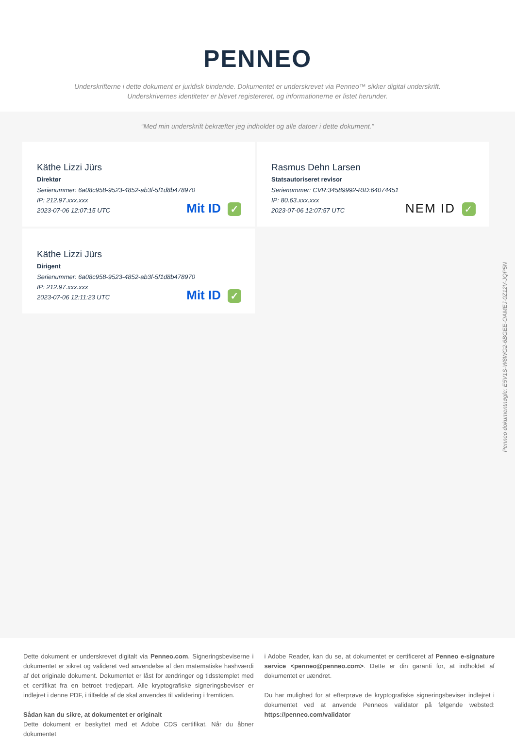PENNEO
Underskrifterne i dette dokument er juridisk bindende. Dokumentet er underskrevet via Penneo™ sikker digital underskrift.
Underskrivernes identiteter er blevet registereret, og informationerne er listet herunder.
“Med min underskrift bekræfter jeg indholdet og alle datoer i dette dokument.”
Käthe Lizzi Jürs
Direktør
Serienummer: 6a08c958-9523-4852-ab3f-5f1d8b478970
IP: 212.97.xxx.xxx
2023-07-06 12:07:15 UTC
Mit ID ✓
Rasmus Dehn Larsen
Statsautoriseret revisor
Serienummer: CVR:34589992-RID:64074451
IP: 80.63.xxx.xxx
2023-07-06 12:07:57 UTC
NEM ID ✓
Käthe Lizzi Jürs
Dirigent
Serienummer: 6a08c958-9523-4852-ab3f-5f1d8b478970
IP: 212.97.xxx.xxx
2023-07-06 12:11:23 UTC
Mit ID ✓
Penneo dokumentnøgle: E5V1S-W8WG2-6BGEE-OAMEJ-0Z12V-JQP5N
Dette dokument er underskrevet digitalt via Penneo.com. Signeringsbeviserne i dokumentet er sikret og valideret ved anvendelse af den matematiske hashværdi af det originale dokument. Dokumentet er låst for ændringer og tidsstemplet med et certifikat fra en betroet tredjepart. Alle kryptografiske signeringsbeviser er indlejret i denne PDF, i tilfælde af de skal anvendes til validering i fremtiden.
Sådan kan du sikre, at dokumentet er originalt
Dette dokument er beskyttet med et Adobe CDS certifikat. Når du åbner dokumentet
i Adobe Reader, kan du se, at dokumentet er certificeret af Penneo e-signature service <penneo@penneo.com>. Dette er din garanti for, at indholdet af dokumentet er uændret.
Du har mulighed for at efterprøve de kryptografiske signeringsbeviser indlejret i dokumentet ved at anvende Penneos validator på følgende websted: https://penneo.com/validator